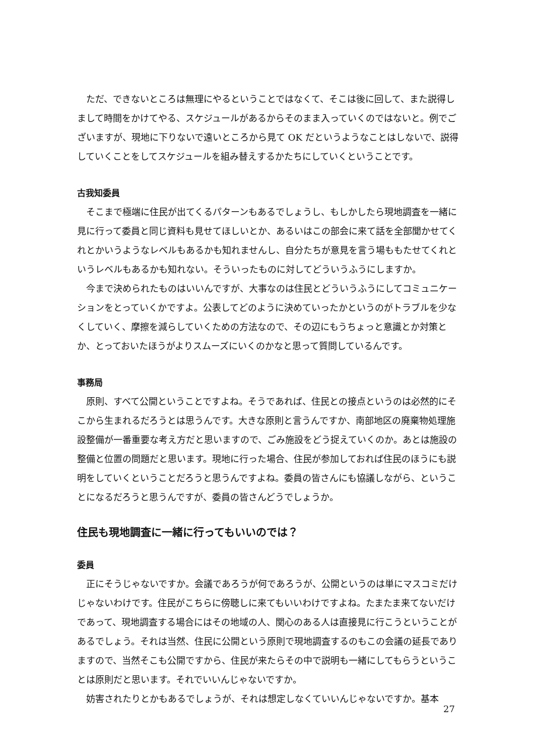ただ、できないところは無理にやるということではなくて、そこは後に回して、また説得しまして時間をかけてやる、スケジュールがあるからそのまま入っていくのではないと。例でございますが、現地に下りないで遠いところから見て OK だというようなことはしないで、説得していくことをしてスケジュールを組み替えするかたちにしていくということです。
古我知委員
そこまで極端に住民が出てくるパターンもあるでしょうし、もしかしたら現地調査を一緒に見に行って委員と同じ資料も見せてほしいとか、あるいはこの部会に来て話を全部聞かせてくれとかいうようなレベルもあるかも知れませんし、自分たちが意見を言う場ももたせてくれというレベルもあるかも知れない。そういったものに対してどういうふうにしますか。
今まで決められたものはいいんですが、大事なのは住民とどういうふうにしてコミュニケーションをとっていくかですよ。公表してどのように決めていったかというのがトラブルを少なくしていく、摩擦を減らしていくための方法なので、その辺にもうちょっと意識とか対策とか、とっておいたほうがよりスムーズにいくのかなと思って質問しているんです。
事務局
原則、すべて公開ということですよね。そうであれば、住民との接点というのは必然的にそこから生まれるだろうとは思うんです。大きな原則と言うんですか、南部地区の廃棄物処理施設整備が一番重要な考え方だと思いますので、ごみ施設をどう捉えていくのか。あとは施設の整備と位置の問題だと思います。現地に行った場合、住民が参加しておれば住民のほうにも説明をしていくということだろうと思うんですよね。委員の皆さんにも協議しながら、ということになるだろうと思うんですが、委員の皆さんどうでしょうか。
住民も現地調査に一緒に行ってもいいのでは？
委員
正にそうじゃないですか。会議であろうが何であろうが、公開というのは単にマスコミだけじゃないわけです。住民がこちらに傍聴しに来てもいいわけですよね。たまたま来てないだけであって、現地調査する場合にはその地域の人、関心のある人は直接見に行こうということがあるでしょう。それは当然、住民に公開という原則で現地調査するのもこの会議の延長でありますので、当然そこも公開ですから、住民が来たらその中で説明も一緒にしてもらうということは原則だと思います。それでいいんじゃないですか。
妨害されたりとかもあるでしょうが、それは想定しなくていいんじゃないですか。基本
27